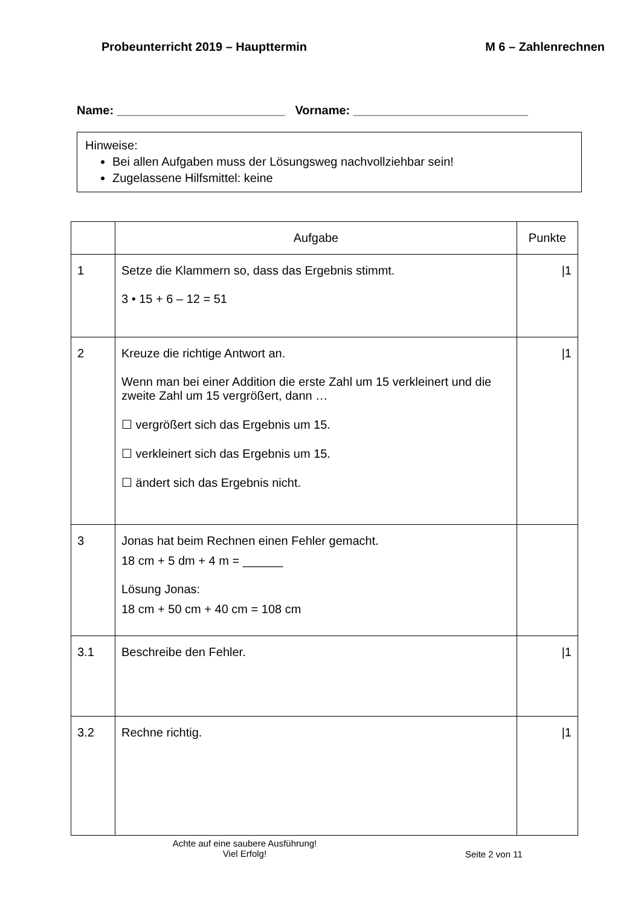Probeunterricht 2019 – Haupttermin M 6 – Zahlenrechnen
Name: _________________________ Vorname: __________________________
Hinweise:
Bei allen Aufgaben muss der Lösungsweg nachvollziehbar sein!
Zugelassene Hilfsmittel: keine
| | Aufgabe | Punkte |
| --- | --- | --- |
| 1 | Setze die Klammern so, dass das Ergebnis stimmt. 3 • 15 + 6 – 12 = 51 | /1 |
| 2 | Kreuze die richtige Antwort an. Wenn man bei einer Addition die erste Zahl um 15 verkleinert und die zweite Zahl um 15 vergrößert, dann … ☐ vergrößert sich das Ergebnis um 15. ☐ verkleinert sich das Ergebnis um 15. ☐ ändert sich das Ergebnis nicht. | /1 |
| 3 | Jonas hat beim Rechnen einen Fehler gemacht. 18 cm + 5 dm + 4 m = ______ Lösung Jonas: 18 cm + 50 cm + 40 cm = 108 cm | |
| 3.1 | Beschreibe den Fehler. | /1 |
| 3.2 | Rechne richtig. | /1 |
Achte auf eine saubere Ausführung!
Viel Erfolg!
Seite 2 von 11